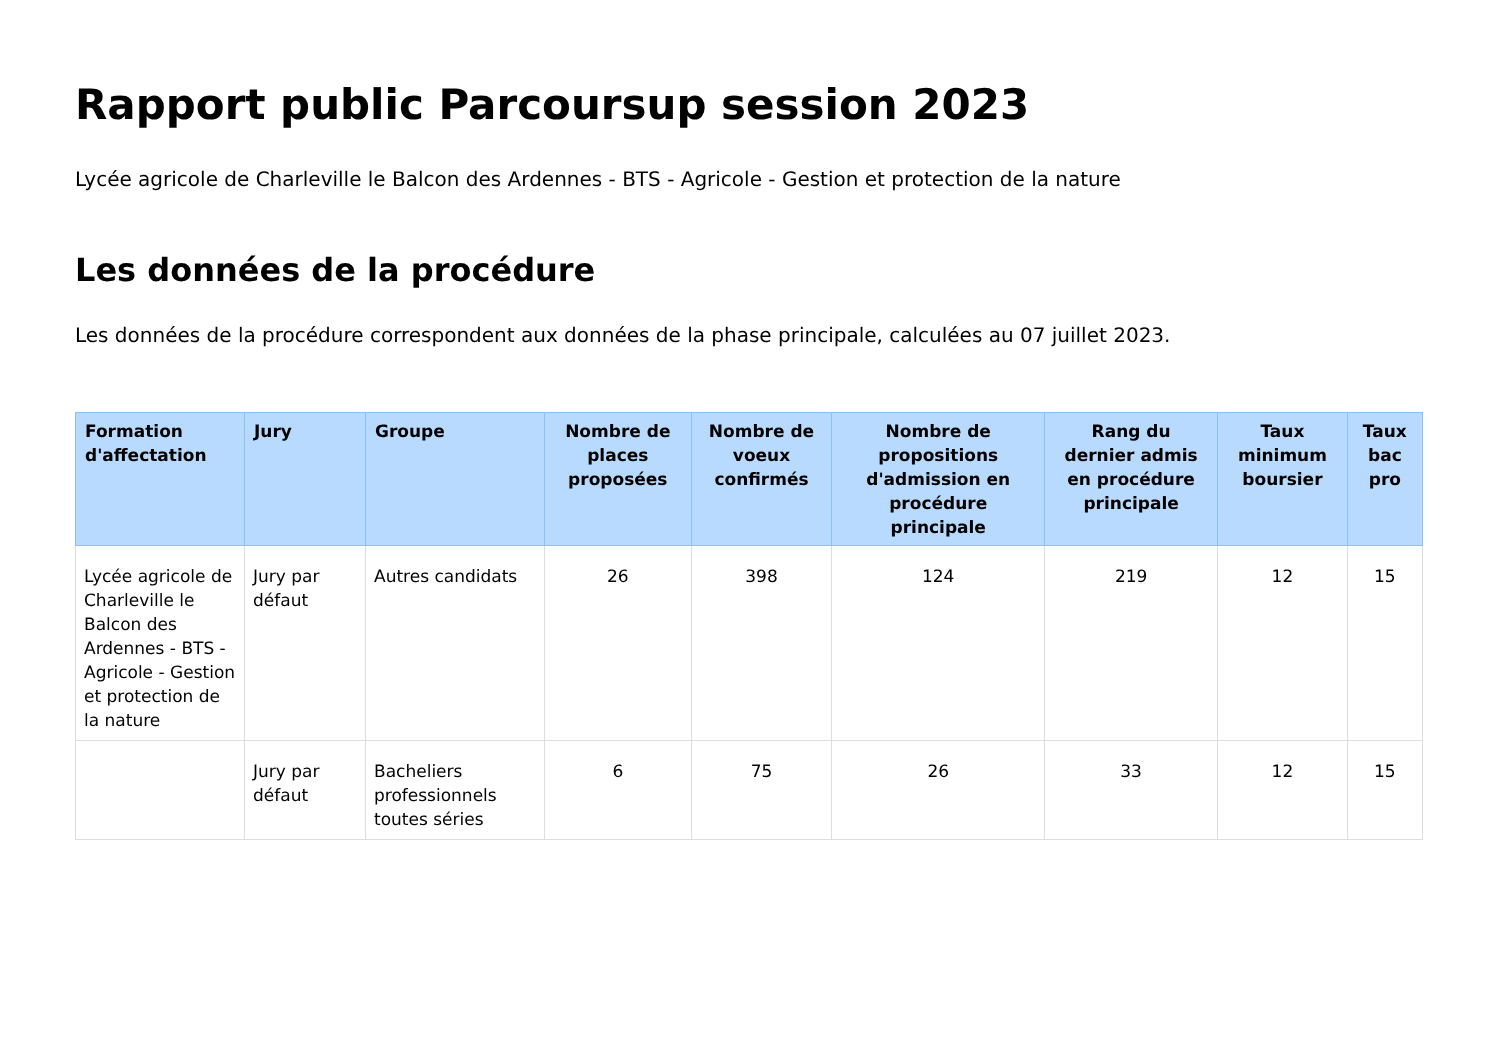Rapport public Parcoursup session 2023
Lycée agricole de Charleville le Balcon des Ardennes - BTS - Agricole - Gestion et protection de la nature
Les données de la procédure
Les données de la procédure correspondent aux données de la phase principale, calculées au 07 juillet 2023.
| Formation d'affectation | Jury | Groupe | Nombre de places proposées | Nombre de voeux confirmés | Nombre de propositions d'admission en procédure principale | Rang du dernier admis en procédure principale | Taux minimum boursier | Taux bac pro |
| --- | --- | --- | --- | --- | --- | --- | --- | --- |
| Lycée agricole de Charleville le Balcon des Ardennes - BTS - Agricole - Gestion et protection de la nature | Jury par défaut | Autres candidats | 26 | 398 | 124 | 219 | 12 | 15 |
| | Jury par défaut | Bacheliers professionnels toutes séries | 6 | 75 | 26 | 33 | 12 | 15 |